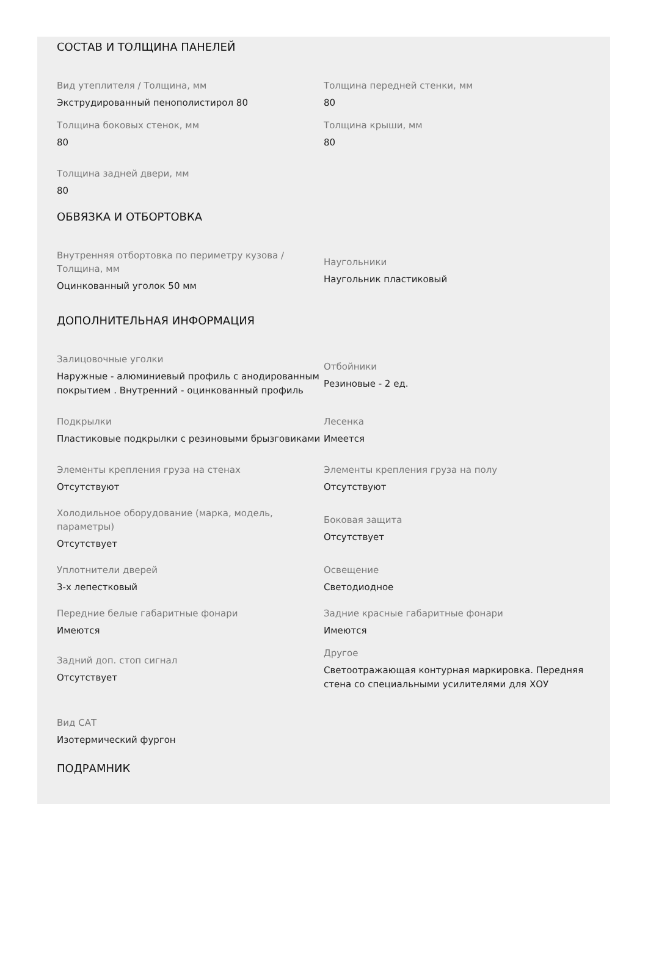СОСТАВ И ТОЛЩИНА ПАНЕЛЕЙ
Вид утеплителя / Толщина, мм
Экструдированный пенополистирол 80
Толщина передней стенки, мм
80
Толщина боковых стенок, мм
80
Толщина крыши, мм
80
Толщина задней двери, мм
80
ОБВЯЗКА И ОТБОРТОВКА
Внутренняя отбортовка по периметру кузова / Толщина, мм
Оцинкованный уголок 50 мм
Наугольники
Наугольник пластиковый
ДОПОЛНИТЕЛЬНАЯ ИНФОРМАЦИЯ
Залицовочные уголки
Наружные - алюминиевый профиль с анодированным покрытием . Внутренний - оцинкованный профиль
Отбойники
Резиновые - 2 ед.
Подкрылки
Пластиковые подкрылки с резиновыми брызговиками
Лесенка
Имеется
Элементы крепления груза на стенах
Отсутствуют
Элементы крепления груза на полу
Отсутствуют
Холодильное оборудование (марка, модель, параметры)
Отсутствует
Боковая защита
Отсутствует
Уплотнители дверей
3-х лепестковый
Освещение
Светодиодное
Передние белые габаритные фонари
Имеются
Задние красные габаритные фонари
Имеются
Задний доп. стоп сигнал
Отсутствует
Другое
Светоотражающая контурная маркировка. Передняя стена со специальными усилителями для ХОУ
Вид САТ
Изотермический фургон
ПОДРАМНИК